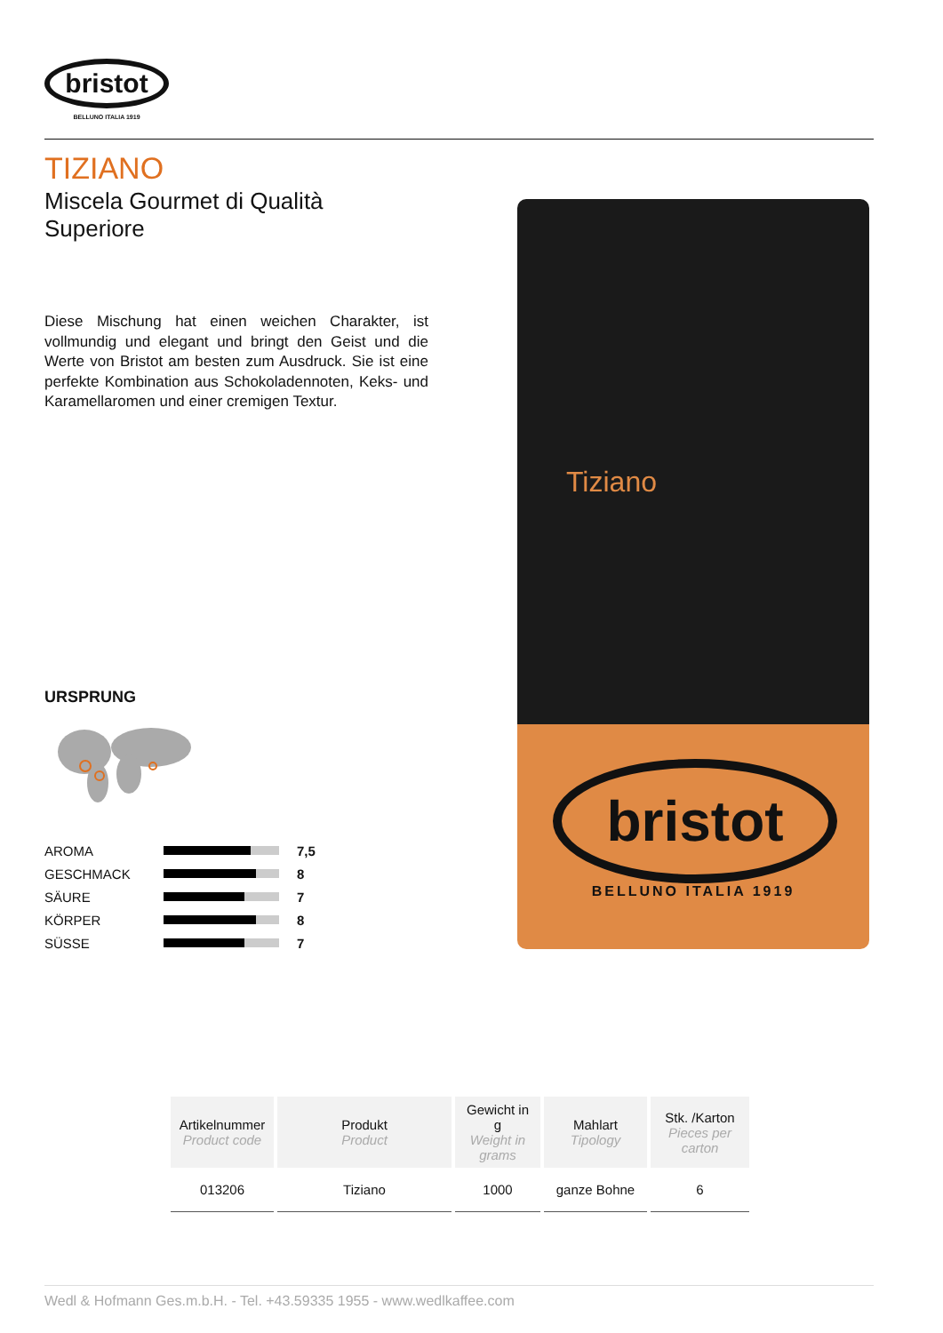bristot
BELLUNO ITALIA 1919
TIZIANO
Miscela Gourmet di Qualità Superiore
Diese Mischung hat einen weichen Charakter, ist vollmundig und elegant und bringt den Geist und die Werte von Bristot am besten zum Ausdruck. Sie ist eine perfekte Kombination aus Schokoladennoten, Keks- und Karamellaromen und einer cremigen Textur.
URSPRUNG
| AROMA | | 7,5 |
| GESCHMACK | | 8 |
| SÄURE | | 7 |
| KÖRPER | | 8 |
| SÜSSE | | 7 |
Tiziano
bristot
BELLUNO ITALIA 1919
| Artikelnummer Product code | Produkt Product | Gewicht in g Weight in grams | Mahlart Tipology | Stk. /Karton Pieces per carton |
| --- | --- | --- | --- | --- |
| 013206 | Tiziano | 1000 | ganze Bohne | 6 |
Wedl & Hofmann Ges.m.b.H. - Tel. +43.59335 1955 - www.wedlkaffee.com